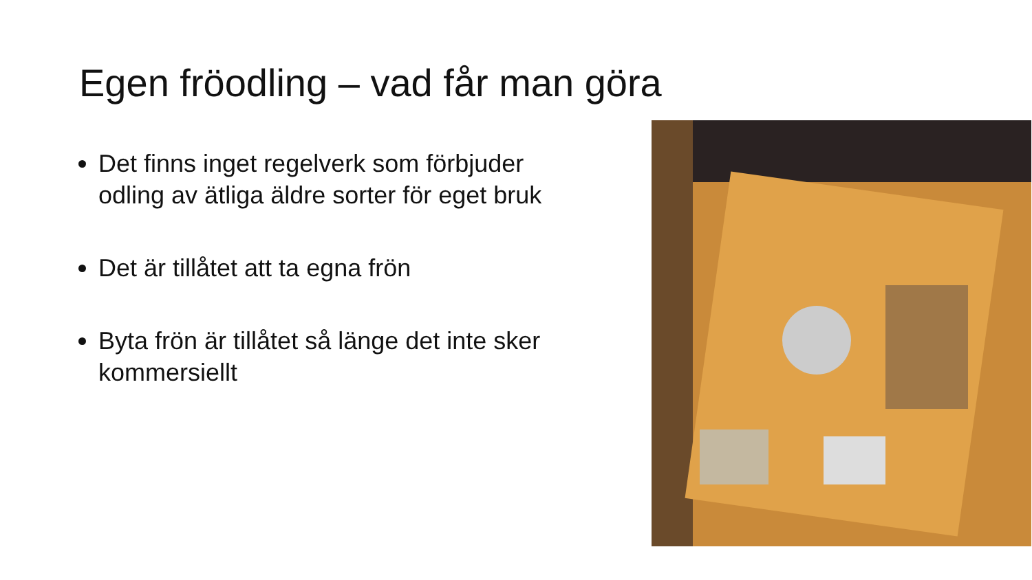Egen fröodling – vad får man göra
Det finns inget regelverk som förbjuder odling av ätliga äldre sorter för eget bruk
Det är tillåtet att ta egna frön
Byta frön är tillåtet så länge det inte sker kommersiellt